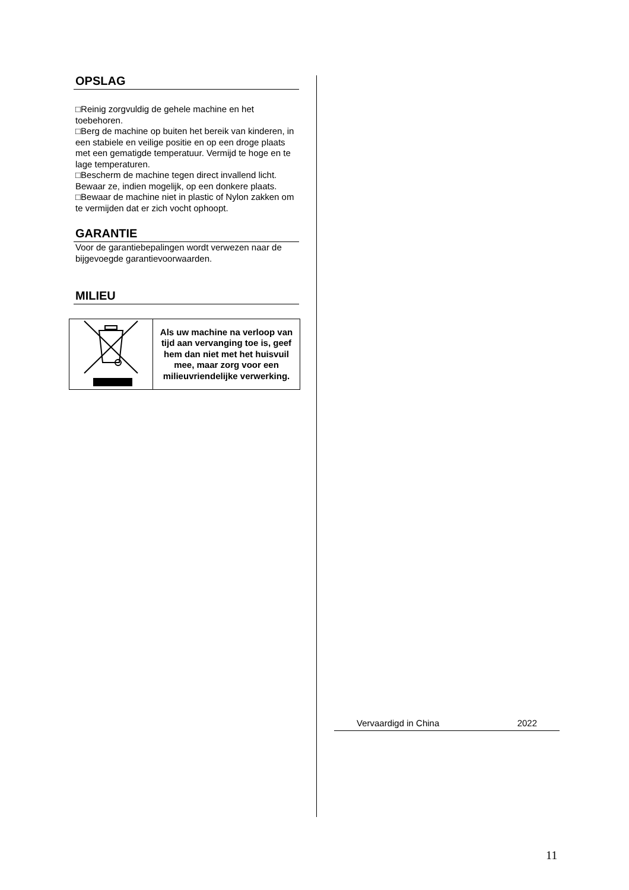OPSLAG
□Reinig zorgvuldig de gehele machine en het toebehoren.
□Berg de machine op buiten het bereik van kinderen, in een stabiele en veilige positie en op een droge plaats met een gematigde temperatuur. Vermijd te hoge en te lage temperaturen.
□Bescherm de machine tegen direct invallend licht. Bewaar ze, indien mogelijk, op een donkere plaats.
□Bewaar de machine niet in plastic of Nylon zakken om te vermijden dat er zich vocht ophoopt.
GARANTIE
Voor de garantiebepalingen wordt verwezen naar de bijgevoegde garantievoorwaarden.
MILIEU
| | Als uw machine na verloop van tijd aan vervanging toe is, geef hem dan niet met het huisvuil mee, maar zorg voor een milieuvriendelijke verwerking. |
Vervaardigd in China 2022
11